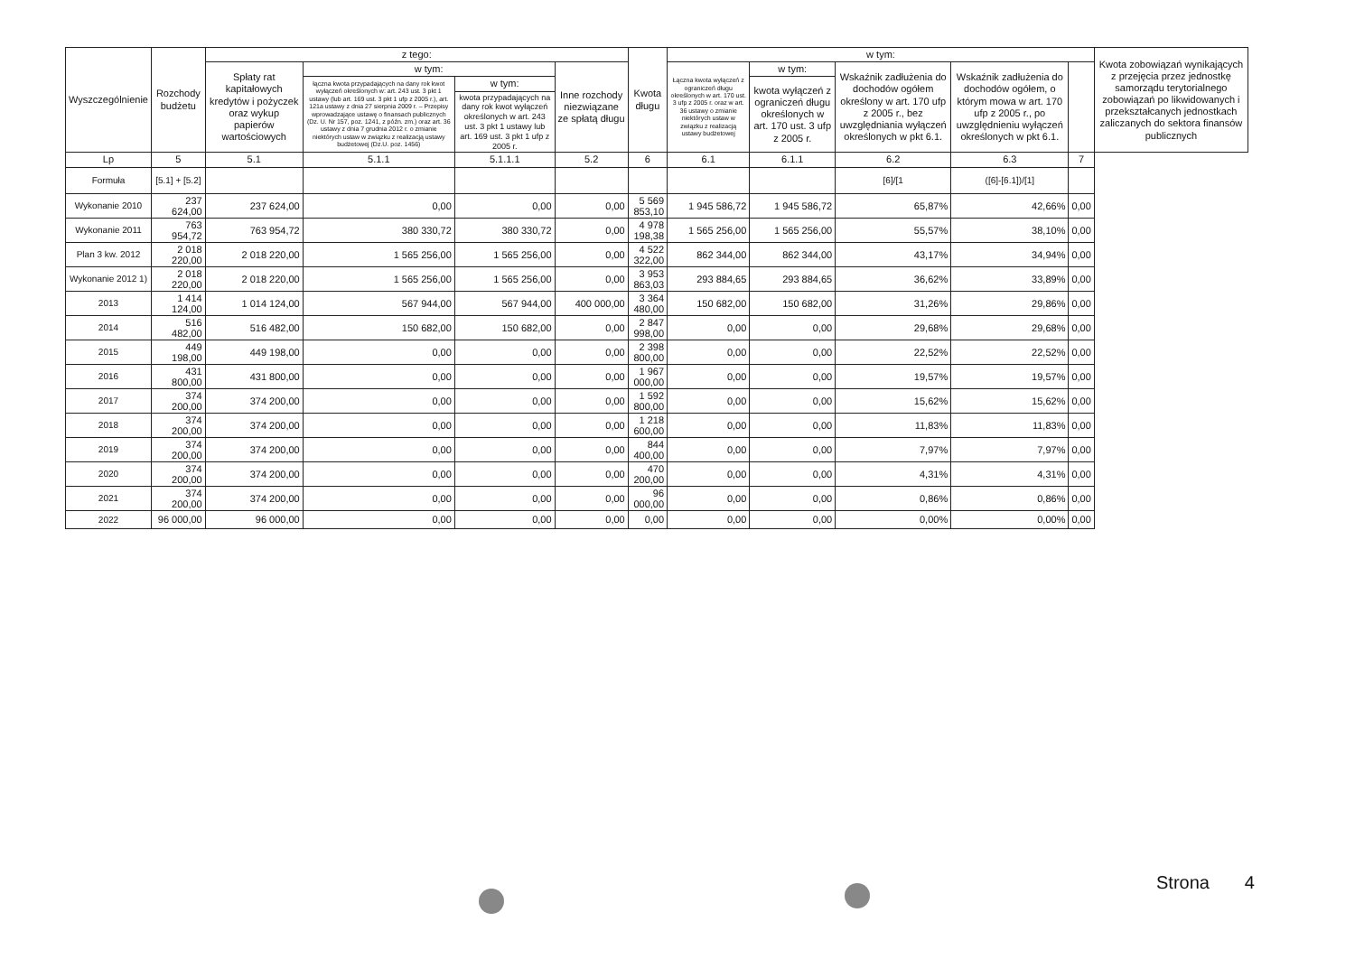| Wyszczególnienie | Rozchody budżetu | z tego: | | | | Kwota długu | w tym: | | | | | Kwota zobowiązań wynikających z przejęcia przez jednostkę samorządu terytorialnego zobowiązań po likwidowanych i przekształcanych jednostkach zaliczanych do sektora finansów publicznych |
| --- | --- | --- | --- | --- | --- | --- | --- | --- | --- | --- | --- | --- |
| | | Spłaty rat kapitałowych kredytów i pożyczek oraz wykup papierów wartościowych | w tym: | | Inne rozchody niezwiązane ze spłatą długu | | Łączna kwota wyłączeń z ograniczeń długu określonych w art. 170 ust. 3 ufp z 2005 r. oraz w art. 36 ustawy o zmianie niektórych ustaw w związku z realizacją ustawy budżetowej | w tym: | Wskaźnik zadłużenia do dochodów ogółem określony w art. 170 ufp z 2005 r., bez uwzględniania wyłączeń określonych w pkt 6.1. | Wskaźnik zadłużenia do dochodów ogółem, o którym mowa w art. 170 ufp z 2005 r., po uwzględnieniu wyłączeń określonych w pkt 6.1. | | |
| | | | łączna kwota przypadających na dany rok kwot wyłączeń określonych w: art. 243 ust. 3 pkt 1 ustawy (lub art. 169 ust. 3 pkt 1 ufp z 2005 r.), art. 121a ustawy z dnia 27 sierpnia 2009 r. – Przepisy wprowadzające ustawę o finansach publicznych (Dz. U. Nr 157, poz. 1241, z późn. zm.) oraz art. 36 ustawy z dnia 7 grudnia 2012 r. o zmianie niektórych ustaw w związku z realizacją ustawy budżetowej (Dz.U. poz. 1456) | w tym: | | | | kwota wyłączeń z ograniczeń długu określonych w art. 170 ust. 3 ufp z 2005 r. | | | | |
| | | | | kwota przypadających na dany rok kwot wyłączeń określonych w art. 243 ust. 3 pkt 1 ustawy lub art. 169 ust. 3 pkt 1 ufp z 2005 r. | | | | | | | | |
| Lp | 5 | 5.1 | 5.1.1 | 5.1.1.1 | 5.2 | 6 | 6.1 | 6.1.1 | 6.2 | 6.3 | 7 | |
| Formuła | [5.1] + [5.2] | | | | | | | | [6]/[1 | ([6]-[6.1])/[1] | | |
| Wykonanie 2010 | 237 624,00 | 237 624,00 | 0,00 | 0,00 | 0,00 | 5 569 853,10 | 1 945 586,72 | 1 945 586,72 | 65,87% | 42,66% | 0,00 | |
| Wykonanie 2011 | 763 954,72 | 763 954,72 | 380 330,72 | 380 330,72 | 0,00 | 4 978 198,38 | 1 565 256,00 | 1 565 256,00 | 55,57% | 38,10% | 0,00 | |
| Plan 3 kw. 2012 | 2 018 220,00 | 2 018 220,00 | 1 565 256,00 | 1 565 256,00 | 0,00 | 4 522 322,00 | 862 344,00 | 862 344,00 | 43,17% | 34,94% | 0,00 | |
| Wykonanie 2012 1) | 2 018 220,00 | 2 018 220,00 | 1 565 256,00 | 1 565 256,00 | 0,00 | 3 953 863,03 | 293 884,65 | 293 884,65 | 36,62% | 33,89% | 0,00 | |
| 2013 | 1 414 124,00 | 1 014 124,00 | 567 944,00 | 567 944,00 | 400 000,00 | 3 364 480,00 | 150 682,00 | 150 682,00 | 31,26% | 29,86% | 0,00 | |
| 2014 | 516 482,00 | 516 482,00 | 150 682,00 | 150 682,00 | 0,00 | 2 847 998,00 | 0,00 | 0,00 | 29,68% | 29,68% | 0,00 | |
| 2015 | 449 198,00 | 449 198,00 | 0,00 | 0,00 | 0,00 | 2 398 800,00 | 0,00 | 0,00 | 22,52% | 22,52% | 0,00 | |
| 2016 | 431 800,00 | 431 800,00 | 0,00 | 0,00 | 0,00 | 1 967 000,00 | 0,00 | 0,00 | 19,57% | 19,57% | 0,00 | |
| 2017 | 374 200,00 | 374 200,00 | 0,00 | 0,00 | 0,00 | 1 592 800,00 | 0,00 | 0,00 | 15,62% | 15,62% | 0,00 | |
| 2018 | 374 200,00 | 374 200,00 | 0,00 | 0,00 | 0,00 | 1 218 600,00 | 0,00 | 0,00 | 11,83% | 11,83% | 0,00 | |
| 2019 | 374 200,00 | 374 200,00 | 0,00 | 0,00 | 0,00 | 844 400,00 | 0,00 | 0,00 | 7,97% | 7,97% | 0,00 | |
| 2020 | 374 200,00 | 374 200,00 | 0,00 | 0,00 | 0,00 | 470 200,00 | 0,00 | 0,00 | 4,31% | 4,31% | 0,00 | |
| 2021 | 374 200,00 | 374 200,00 | 0,00 | 0,00 | 0,00 | 96 000,00 | 0,00 | 0,00 | 0,86% | 0,86% | 0,00 | |
| 2022 | 96 000,00 | 96 000,00 | 0,00 | 0,00 | 0,00 | 0,00 | 0,00 | 0,00 | 0,00% | 0,00% | 0,00 | |
Strona 4